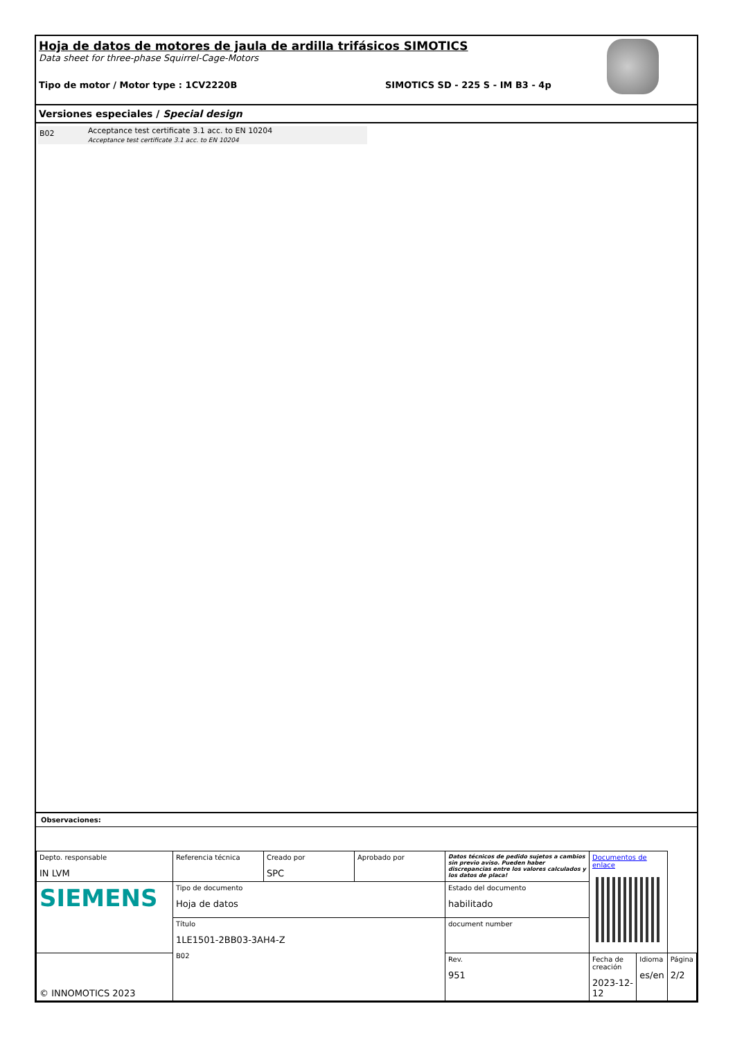Hoja de datos de motores de jaula de ardilla trifásicos SIMOTICS
Data sheet for three-phase Squirrel-Cage-Motors
Tipo de motor / Motor type : 1CV2220B SIMOTICS SD - 225 S - IM B3 - 4p
Versiones especiales / Special design
B02
Acceptance test certificate 3.1 acc. to EN 10204
Acceptance test certificate 3.1 acc. to EN 10204
Observaciones:
| Depto. responsable IN LVM | Referencia técnica | Creado por SPC | Aprobado por | Datos técnicos de pedido sujetos a cambios sin previo aviso. Pueden haber discrepancias entre los valores calculados y los datos de placa! | | Documentos de enlace | | |
| SIEMENS | Tipo de documento Hoja de datos | | | | Estado del documento habilitado | | | |
| | Título 1LE1501-2BB03-3AH4-Z B02 | | | | document number | | | |
| © INNOMOTICS 2023 | | | | | Rev. 951 | Fecha de creación 2023-12-12 | Idioma es/en | Página 2/2 |